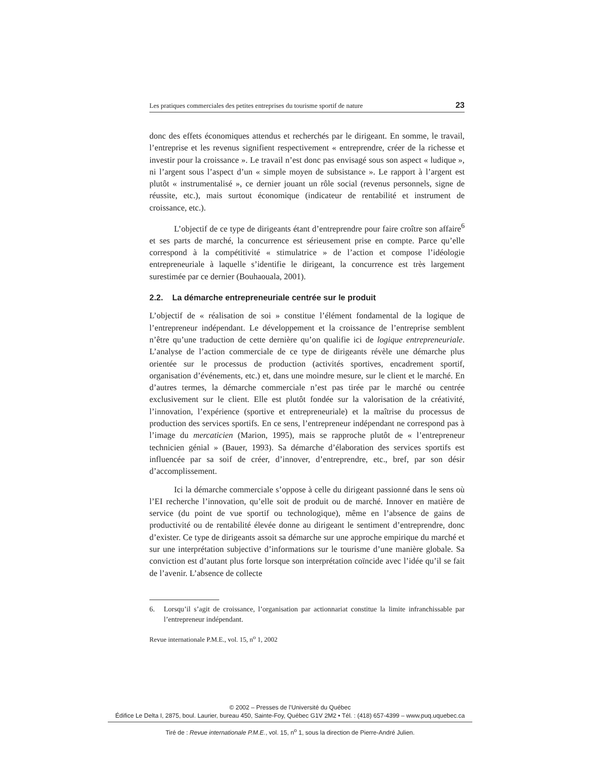Les pratiques commerciales des petites entreprises du tourisme sportif de nature 23
donc des effets économiques attendus et recherchés par le dirigeant. En somme, le travail, l’entreprise et les revenus signifient respectivement « entreprendre, créer de la richesse et investir pour la croissance ». Le travail n’est donc pas envisagé sous son aspect « ludique », ni l’argent sous l’aspect d’un « simple moyen de subsistance ». Le rapport à l’argent est plutôt « instrumentalisé », ce dernier jouant un rôle social (revenus personnels, signe de réussite, etc.), mais surtout économique (indicateur de rentabilité et instrument de croissance, etc.).
L’objectif de ce type de dirigeants étant d’entreprendre pour faire croître son affaire<sup>6</sup> et ses parts de marché, la concurrence est sérieusement prise en compte. Parce qu’elle correspond à la compétitivité « stimulatrice » de l’action et compose l’idéologie entrepreneuriale à laquelle s’identifie le dirigeant, la concurrence est très largement surestimée par ce dernier (Bouhaouala, 2001).
2.2. La démarche entrepreneuriale centrée sur le produit
L’objectif de « réalisation de soi » constitue l’élément fondamental de la logique de l’entrepreneur indépendant. Le développement et la croissance de l’entreprise semblent n’être qu’une traduction de cette dernière qu’on qualifie ici de logique entrepreneuriale. L’analyse de l’action commerciale de ce type de dirigeants révèle une démarche plus orientée sur le processus de production (activités sportives, encadrement sportif, organisation d’événements, etc.) et, dans une moindre mesure, sur le client et le marché. En d’autres termes, la démarche commerciale n’est pas tirée par le marché ou centrée exclusivement sur le client. Elle est plutôt fondée sur la valorisation de la créativité, l’innovation, l’expérience (sportive et entrepreneuriale) et la maîtrise du processus de production des services sportifs. En ce sens, l’entrepreneur indépendant ne correspond pas à l’image du mercaticien (Marion, 1995), mais se rapproche plutôt de « l’entrepreneur technicien génial » (Bauer, 1993). Sa démarche d’élaboration des services sportifs est influencée par sa soif de créer, d’innover, d’entreprendre, etc., bref, par son désir d’accomplissement.
Ici la démarche commerciale s’oppose à celle du dirigeant passionné dans le sens où l’EI recherche l’innovation, qu’elle soit de produit ou de marché. Innover en matière de service (du point de vue sportif ou technologique), même en l’absence de gains de productivité ou de rentabilité élevée donne au dirigeant le sentiment d’entreprendre, donc d’exister. Ce type de dirigeants assoit sa démarche sur une approche empirique du marché et sur une interprétation subjective d’informations sur le tourisme d’une manière globale. Sa conviction est d’autant plus forte lorsque son interprétation coïncide avec l’idée qu’il se fait de l’avenir. L’absence de collecte
6. Lorsqu’il s’agit de croissance, l’organisation par actionnariat constitue la limite infranchissable par l’entrepreneur indépendant.
Revue internationale P.M.E., vol. 15, n<sup>o</sup> 1, 2002
© 2002 – Presses de l’Université du Québec
Édifice Le Delta I, 2875, boul. Laurier, bureau 450, Sainte-Foy, Québec G1V 2M2 • Tél. : (418) 657-4399 – www.puq.uquebec.ca
Tiré de : Revue internationale P.M.E., vol. 15, n<sup>o</sup> 1, sous la direction de Pierre-André Julien.